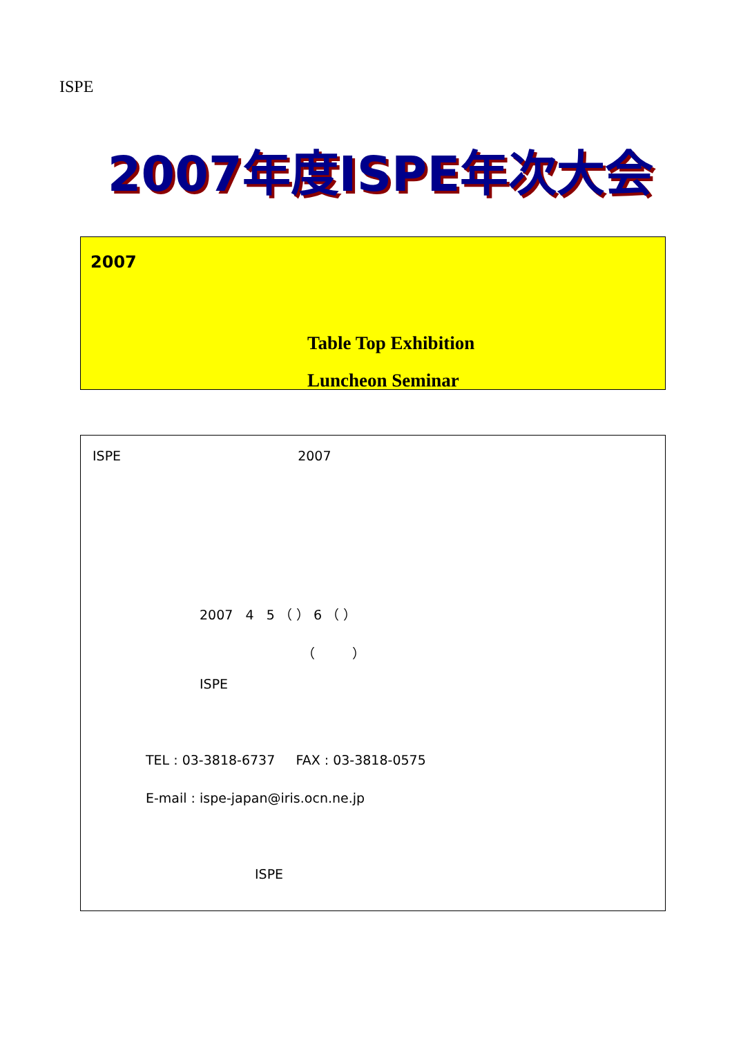ISPE
2007年度ISPE年次大会
2007年度ISPE年次大会
2007
Table Top Exhibition
Luncheon Seminar
ISPE 2007
2007 4 5 （ ） 6 （ ）
（ ）
ISPE
TEL : 03-3818-6737 FAX : 03-3818-0575
E-mail : ispe-japan@iris.ocn.ne.jp
ISPE